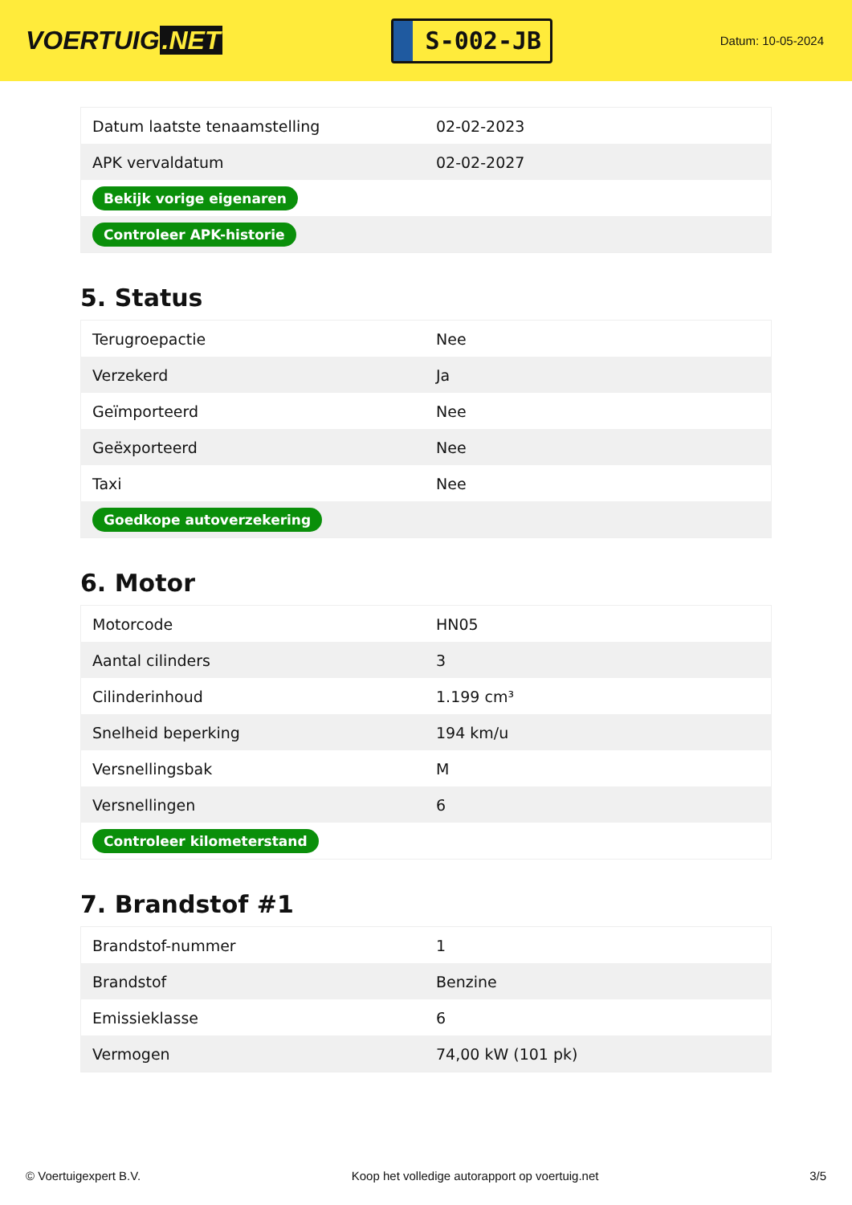VOERTUIG.NET
S-002-JB
Datum: 10-05-2024
| Datum laatste tenaamstelling | 02-02-2023 |
| APK vervaldatum | 02-02-2027 |
| Bekijk vorige eigenaren | |
| Controleer APK-historie | |
5. Status
| Terugroepactie | Nee |
| Verzekerd | Ja |
| Geïmporteerd | Nee |
| Geëxporteerd | Nee |
| Taxi | Nee |
| Goedkope autoverzekering | |
6. Motor
| Motorcode | HN05 |
| Aantal cilinders | 3 |
| Cilinderinhoud | 1.199 cm³ |
| Snelheid beperking | 194 km/u |
| Versnellingsbak | M |
| Versnellingen | 6 |
| Controleer kilometerstand | |
7. Brandstof #1
| Brandstof-nummer | 1 |
| Brandstof | Benzine |
| Emissieklasse | 6 |
| Vermogen | 74,00 kW (101 pk) |
© Voertuigexpert B.V. Koop het volledige autorapport op voertuig.net 3/5